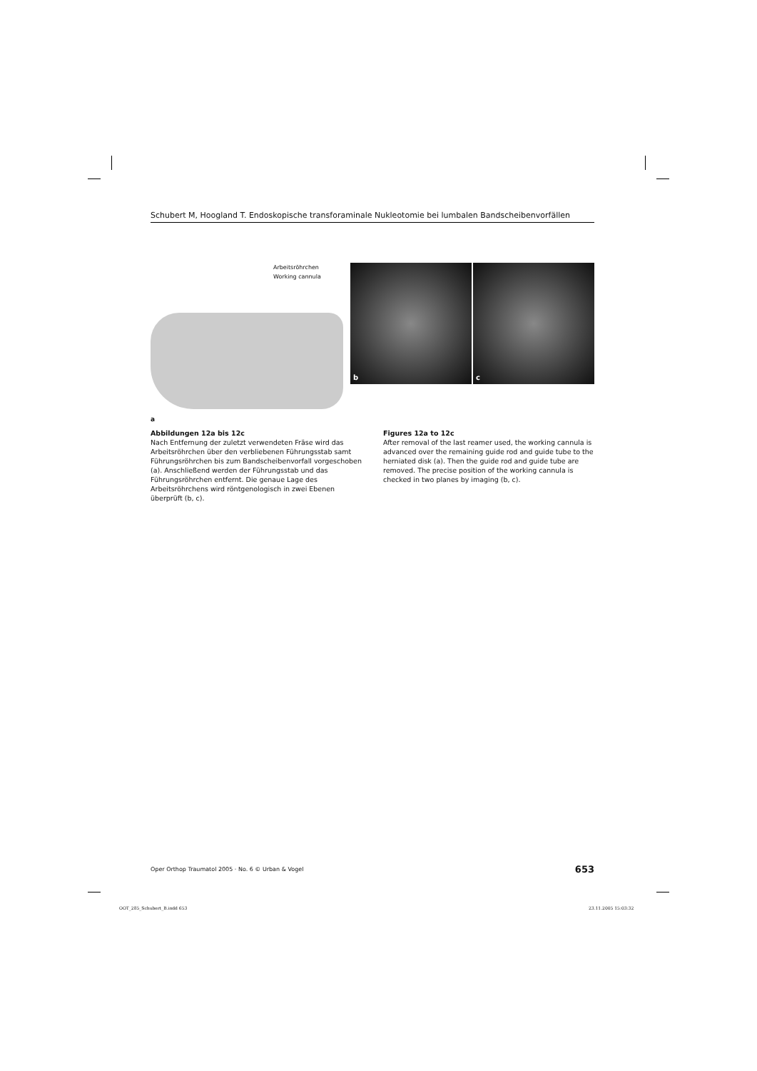Schubert M, Hoogland T. Endoskopische transforaminale Nukleotomie bei lumbalen Bandscheibenvorfällen
Arbeitsröhrchen
Working cannula
b c
a
Abbildungen 12a bis 12c
Nach Entfernung der zuletzt verwendeten Fräse wird das Arbeitsröhrchen über den verbliebenen Führungsstab samt Führungsröhrchen bis zum Bandscheibenvorfall vorgeschoben (a). Anschließend werden der Führungsstab und das Führungsröhrchen entfernt. Die genaue Lage des Arbeitsröhrchens wird röntgenologisch in zwei Ebenen überprüft (b, c).
Figures 12a to 12c
After removal of the last reamer used, the working cannula is advanced over the remaining guide rod and guide tube to the herniated disk (a). Then the guide rod and guide tube are removed. The precise position of the working cannula is checked in two planes by imaging (b, c).
Oper Orthop Traumatol 2005 · No. 6 © Urban & Vogel 653
OOT_285_Schubert_B.indd 653 23.11.2005 15:03:32